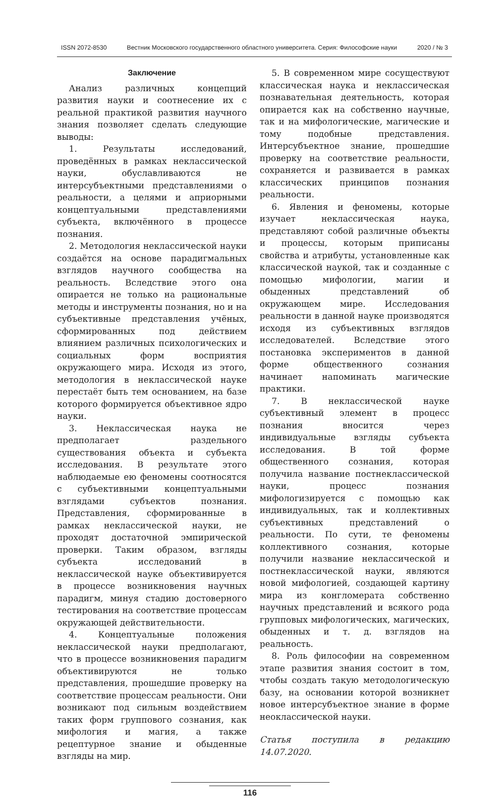ISSN 2072-8530 Вестник Московского государственного областного университета. Серия: Философские науки 2020 / № 3
Заключение
Анализ различных концепций развития науки и соотнесение их с реальной практикой развития научного знания позволяет сделать следующие выводы:
1. Результаты исследований, проведённых в рамках неклассической науки, обуславливаются не интерсубъектными представлениями о реальности, а целями и априорными концептуальными представлениями субъекта, включённого в процессе познания.
2. Методология неклассической науки создаётся на основе парадигмальных взглядов научного сообщества на реальность. Вследствие этого она опирается не только на рациональные методы и инструменты познания, но и на субъективные представления учёных, сформированных под действием влиянием различных психологических и социальных форм восприятия окружающего мира. Исходя из этого, методология в неклассической науке перестаёт быть тем основанием, на базе которого формируется объективное ядро науки.
3. Неклассическая наука не предполагает раздельного существования объекта и субъекта исследования. В результате этого наблюдаемые ею феномены соотносятся с субъективными концептуальными взглядами субъектов познания. Представления, сформированные в рамках неклассической науки, не проходят достаточной эмпирической проверки. Таким образом, взгляды субъекта исследований в неклассической науке объективируется в процессе возникновения научных парадигм, минуя стадию достоверного тестирования на соответствие процессам окружающей действительности.
4. Концептуальные положения неклассической науки предполагают, что в процессе возникновения парадигм объективируются не только представления, прошедшие проверку на соответствие процессам реальности. Они возникают под сильным воздействием таких форм группового сознания, как мифология и магия, а также рецептурное знание и обыденные взгляды на мир.
5. В современном мире сосуществуют классическая наука и неклассическая познавательная деятельность, которая опирается как на собственно научные, так и на мифологические, магические и тому подобные представления. Интерсубъектное знание, прошедшие проверку на соответствие реальности, сохраняется и развивается в рамках классических принципов познания реальности.
6. Явления и феномены, которые изучает неклассическая наука, представляют собой различные объекты и процессы, которым приписаны свойства и атрибуты, установленные как классической наукой, так и созданные с помощью мифологии, магии и обыденных представлений об окружающем мире. Исследования реальности в данной науке производятся исходя из субъективных взглядов исследователей. Вследствие этого постановка экспериментов в данной форме общественного сознания начинает напоминать магические практики.
7. В неклассической науке субъективный элемент в процесс познания вносится через индивидуальные взгляды субъекта исследования. В той форме общественного сознания, которая получила название постнеклассической науки, процесс познания мифологизируется с помощью как индивидуальных, так и коллективных субъективных представлений о реальности. По сути, те феномены коллективного сознания, которые получили название неклассической и постнеклассической науки, являются новой мифологией, создающей картину мира из конгломерата собственно научных представлений и всякого рода групповых мифологических, магических, обыденных и т. д. взглядов на реальность.
8. Роль философии на современном этапе развития знания состоит в том, чтобы создать такую методологическую базу, на основании которой возникнет новое интерсубъектное знание в форме неоклассической науки.
Статья поступила в редакцию 14.07.2020.
116